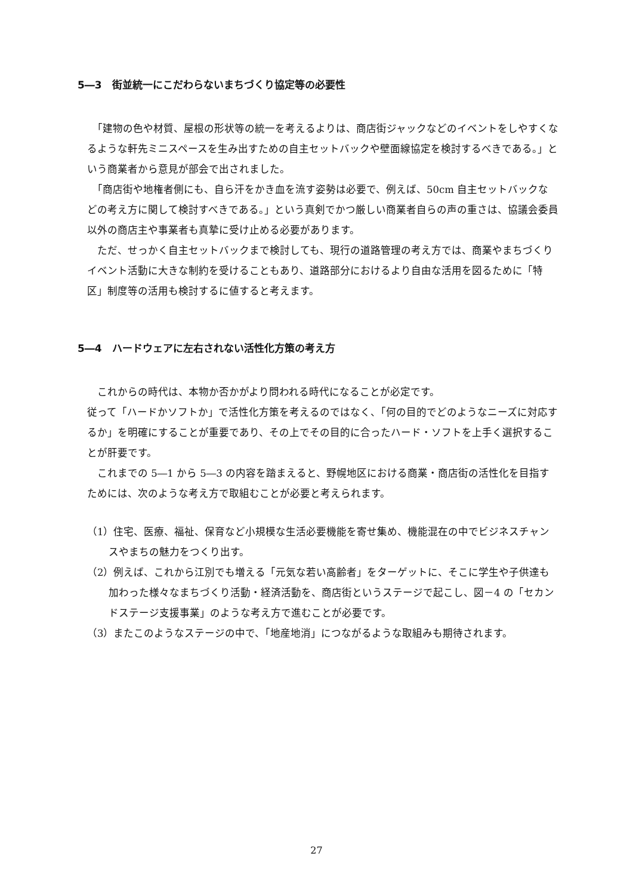5―3　街並統一にこだわらないまちづくり協定等の必要性
　「建物の色や材質、屋根の形状等の統一を考えるよりは、商店街ジャックなどのイベントをしやすくなるような軒先ミニスペースを生み出すための自主セットバックや壁面線協定を検討するべきである。」という商業者から意見が部会で出されました。
　「商店街や地権者側にも、自ら汗をかき血を流す姿勢は必要で、例えば、50cm 自主セットバックなどの考え方に関して検討すべきである。」という真剣でかつ厳しい商業者自らの声の重さは、協議会委員以外の商店主や事業者も真摯に受け止める必要があります。
　ただ、せっかく自主セットバックまで検討しても、現行の道路管理の考え方では、商業やまちづくりイベント活動に大きな制約を受けることもあり、道路部分におけるより自由な活用を図るために「特区」制度等の活用も検討するに値すると考えます。
5―4　ハードウェアに左右されない活性化方策の考え方
　これからの時代は、本物か否かがより問われる時代になることが必定です。
従って「ハードかソフトか」で活性化方策を考えるのではなく、「何の目的でどのようなニーズに対応するか」を明確にすることが重要であり、その上でその目的に合ったハード・ソフトを上手く選択することが肝要です。
　これまでの 5―1 から 5―3 の内容を踏まえると、野幌地区における商業・商店街の活性化を目指すためには、次のような考え方で取組むことが必要と考えられます。
（1）住宅、医療、福祉、保育など小規模な生活必要機能を寄せ集め、機能混在の中でビジネスチャンスやまちの魅力をつくり出す。
（2）例えば、これから江別でも増える「元気な若い高齢者」をターゲットに、そこに学生や子供達も加わった様々なまちづくり活動・経済活動を、商店街というステージで起こし、図－4 の「セカンドステージ支援事業」のような考え方で進むことが必要です。
（3）またこのようなステージの中で、「地産地消」につながるような取組みも期待されます。
27